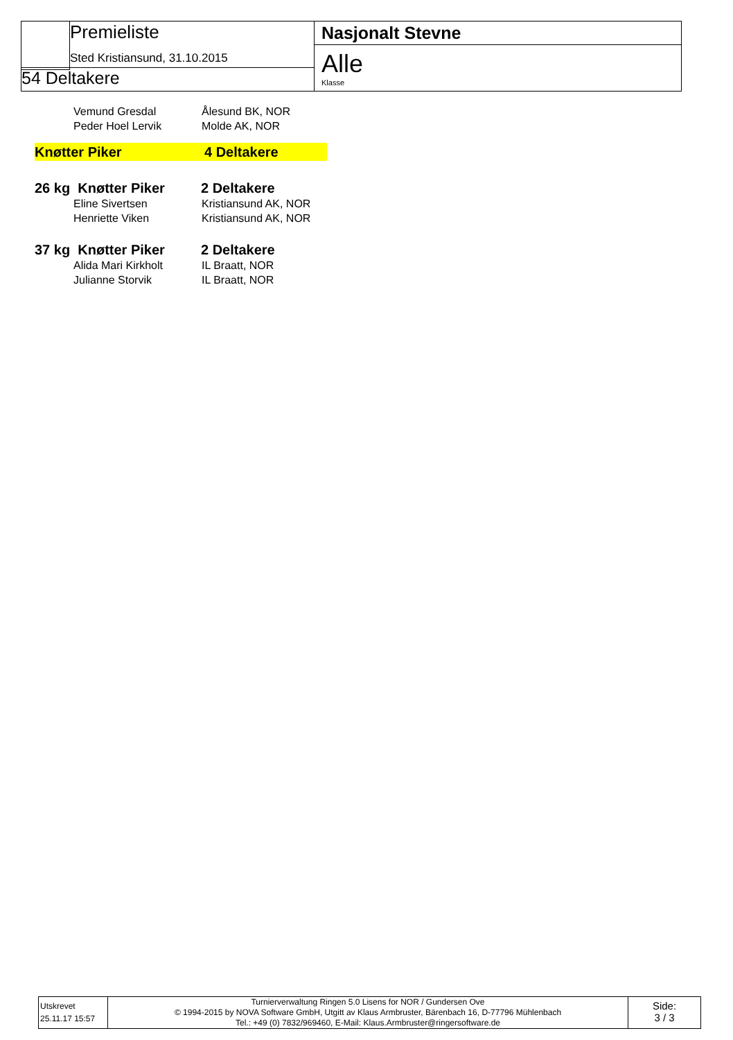Premieliste
Sted Kristiansund, 31.10.2015
54 Deltakere
Nasjonalt Stevne
Alle
Klasse
Vemund Gresdal Ålesund BK, NOR
Peder Hoel Lervik Molde AK, NOR
Knøtter Piker 4 Deltakere
26 kg Knøtter Piker 2 Deltakere
Eline Sivertsen Kristiansund AK, NOR
Henriette Viken Kristiansund AK, NOR
37 kg Knøtter Piker 2 Deltakere
Alida Mari Kirkholt IL Braatt, NOR
Julianne Storvik IL Braatt, NOR
Utskrevet
25.11.17 15:57
Turnierverwaltung Ringen 5.0 Lisens for NOR / Gundersen Ove
© 1994-2015 by NOVA Software GmbH, Utgitt av Klaus Armbruster, Bärenbach 16, D-77796 Mühlenbach
Tel.: +49 (0) 7832/969460, E-Mail: Klaus.Armbruster@ringersoftware.de
Side:
3 / 3